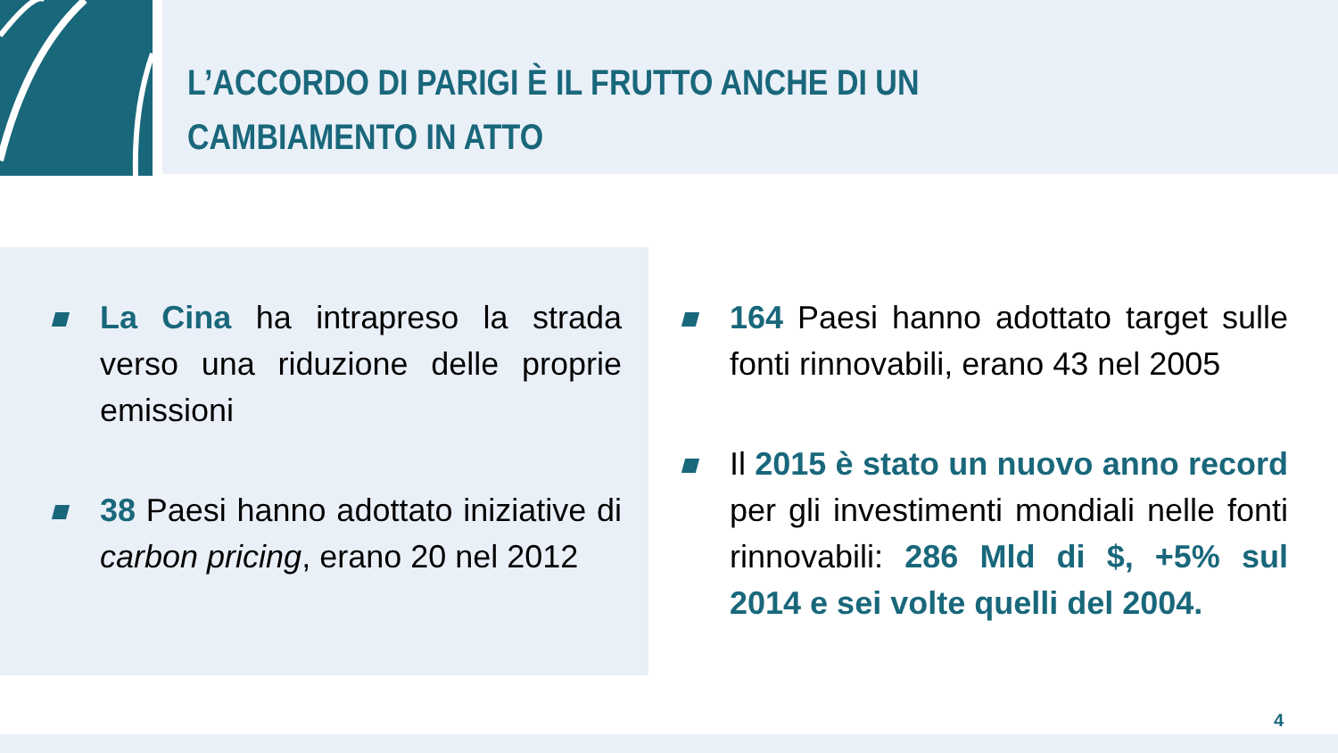L’ACCORDO DI PARIGI È IL FRUTTO ANCHE DI UN CAMBIAMENTO IN ATTO
La Cina ha intrapreso la strada verso una riduzione delle proprie emissioni
38 Paesi hanno adottato iniziative di carbon pricing, erano 20 nel 2012
164 Paesi hanno adottato target sulle fonti rinnovabili, erano 43 nel 2005
Il 2015 è stato un nuovo anno record per gli investimenti mondiali nelle fonti rinnovabili: 286 Mld di $, +5% sul 2014 e sei volte quelli del 2004.
4